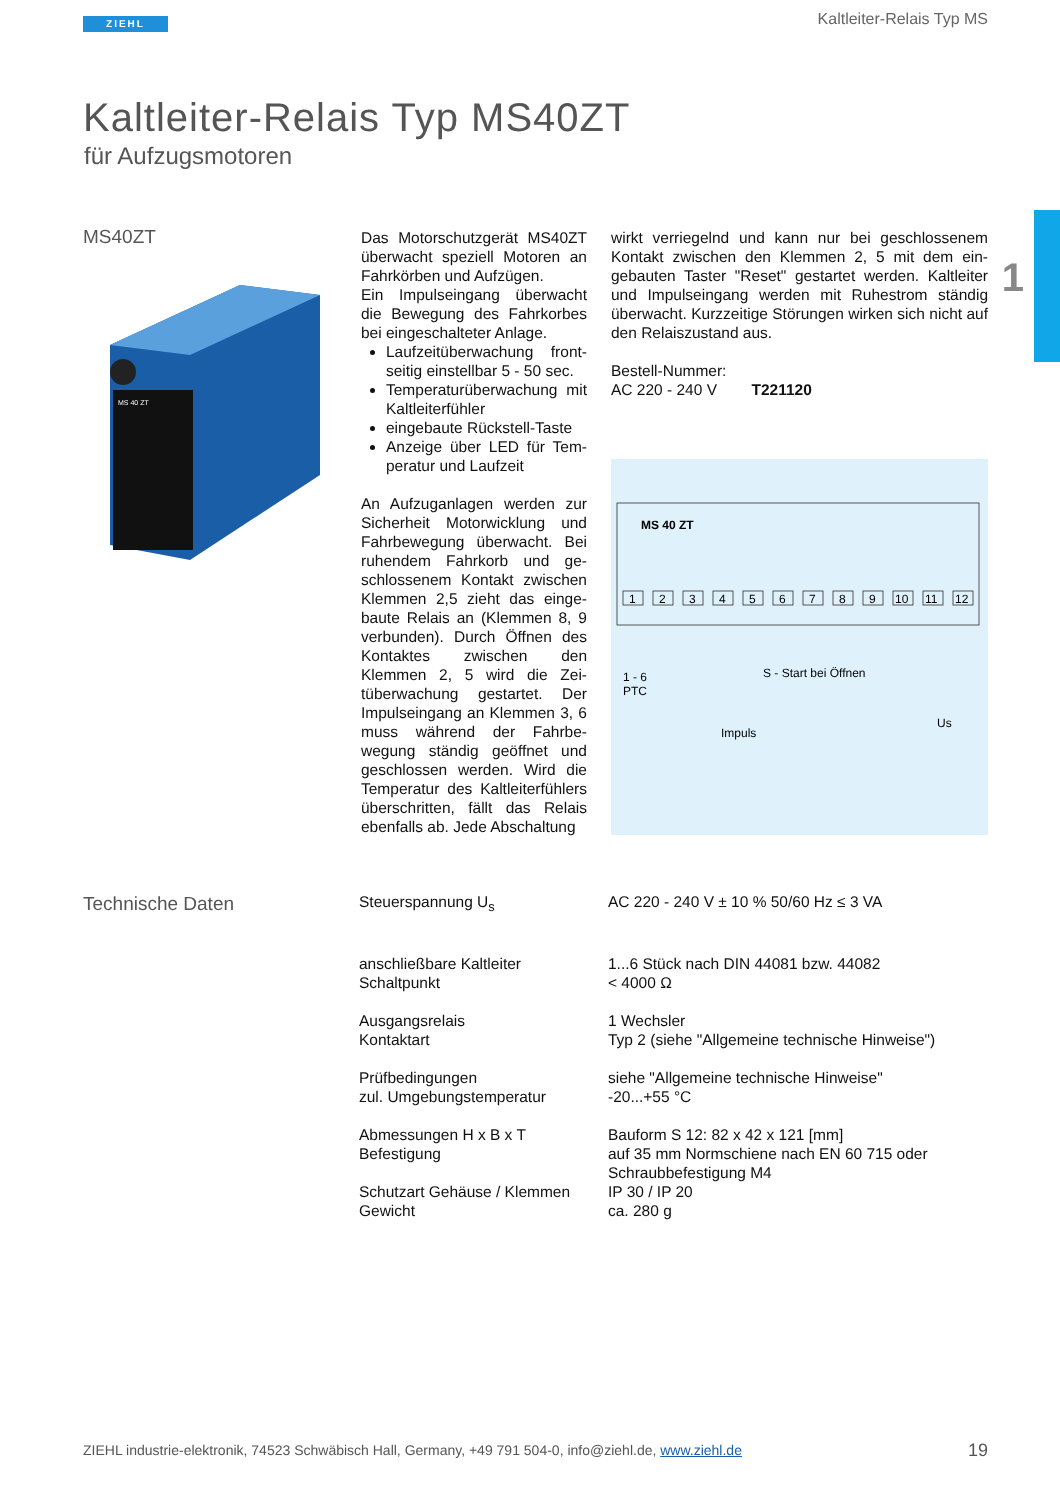ZIEHL Kaltleiter-Relais Typ MS
1
Kaltleiter-Relais Typ MS40ZT
für Aufzugsmotoren
MS40ZT
MS 40 ZT
Das Motorschutzgerät MS40ZT überwacht speziell Motoren an Fahrkörben und Aufzügen.
Ein Impulseingang überwacht die Bewegung des Fahrkorbes bei eingeschalteter Anlage.
Laufzeitüberwachung front­seitig einstellbar 5 - 50 sec.
Temperaturüberwachung mit Kaltleiterfühler
eingebaute Rückstell-Taste
Anzeige über LED für Tem­peratur und Laufzeit
An Aufzuganlagen werden zur Sicherheit Motorwicklung und Fahrbewegung überwacht. Bei ruhendem Fahrkorb und ge­schlossenem Kontakt zwischen Klemmen 2,5 zieht das einge­baute Relais an (Klemmen 8, 9 verbunden). Durch Öffnen des Kontaktes zwischen den Klemmen 2, 5 wird die Zei­tüberwachung gestartet. Der Impulseingang an Klemmen 3, 6 muss während der Fahrbe­wegung ständig geöffnet und geschlossen werden. Wird die Temperatur des Kaltleiterfühlers überschritten, fällt das Relais ebenfalls ab. Jede Abschaltung
wirkt verriegelnd und kann nur bei geschlossenem Kontakt zwischen den Klemmen 2, 5 mit dem ein­gebauten Taster "Reset" gestartet werden. Kaltleiter und Impulseingang werden mit Ruhestrom ständig überwacht. Kurzzeitige Störungen wirken sich nicht auf den Relaiszustand aus.
Bestell-Nummer:
AC 220 - 240 V T221120
MS 40 ZT
1
2
3
4
5
6
7
8
9
10
11
12
1 - 6
PTC
S - Start bei Öffnen
Impuls
Us
Technische Daten
| Steuerspannung U<sub>s</sub> | AC 220 - 240 V ± 10 % 50/60 Hz ≤ 3 VA |
| anschließbare Kaltleiter Schaltpunkt | 1...6 Stück nach DIN 44081 bzw. 44082 < 4000 Ω |
| Ausgangsrelais Kontaktart | 1 Wechsler Typ 2 (siehe "Allgemeine technische Hinweise") |
| Prüfbedingungen zul. Umgebungstemperatur | siehe "Allgemeine technische Hinweise" -20...+55 °C |
| Abmessungen H x B x T Befestigung | Bauform S 12: 82 x 42 x 121 [mm] auf 35 mm Normschiene nach EN 60 715 oder Schraubbefestigung M4 |
| Schutzart Gehäuse / Klemmen Gewicht | IP 30 / IP 20 ca. 280 g |
ZIEHL industrie-elektronik, 74523 Schwäbisch Hall, Germany, +49 791 504-0, info@ziehl.de, www.ziehl.de
19